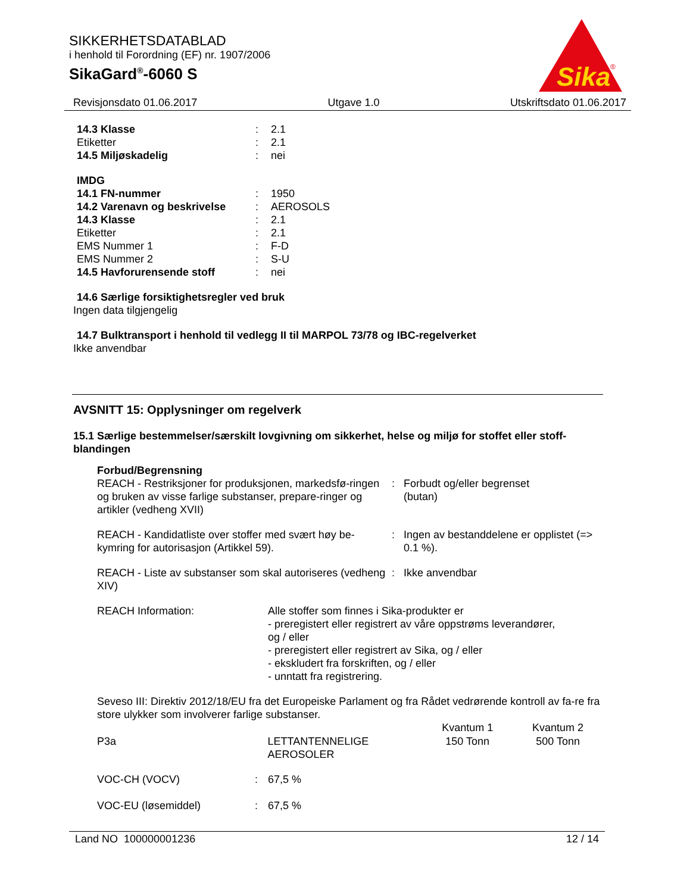SIKKERHETSDATABLAD
i henhold til Forordning (EF) nr. 1907/2006
SikaGard<sup>®</sup>-6060 S
Sika
®
Revisjonsdato 01.06.2017 Utgave 1.0 Utskriftsdato 01.06.2017
| 14.3 Klasse | : | 2.1 |
| Etiketter | : | 2.1 |
| 14.5 Miljøskadelig | : | nei |
| IMDG | | |
| 14.1 FN-nummer | : | 1950 |
| 14.2 Varenavn og beskrivelse | : | AEROSOLS |
| 14.3 Klasse | : | 2.1 |
| Etiketter | : | 2.1 |
| EMS Nummer 1 | : | F-D |
| EMS Nummer 2 | : | S-U |
| 14.5 Havforurensende stoff | : | nei |
14.6 Særlige forsiktighetsregler ved bruk
Ingen data tilgjengelig
14.7 Bulktransport i henhold til vedlegg II til MARPOL 73/78 og IBC-regelverket
Ikke anvendbar
AVSNITT 15: Opplysninger om regelverk
15.1 Særlige bestemmelser/særskilt lovgivning om sikkerhet, helse og miljø for stoffet eller stoff-blandingen
Forbud/Begrensning
| REACH - Restriksjoner for produksjonen, markedsfø-ringen og bruken av visse farlige substanser, prepare-ringer og artikler (vedheng XVII) | : | Forbudt og/eller begrenset (butan) |
| REACH - Kandidatliste over stoffer med svært høy be-kymring for autorisasjon (Artikkel 59). | : | Ingen av bestanddelene er opplistet (=> 0.1 %). |
| REACH - Liste av substanser som skal autoriseres (vedheng XIV) | : | Ikke anvendbar |
| REACH Information: | Alle stoffer som finnes i Sika-produkter er - preregistert eller registrert av våre oppstrøms leverandører, og / eller - preregistert eller registrert av Sika, og / eller - ekskludert fra forskriften, og / eller - unntatt fra registrering. |
Seveso III: Direktiv 2012/18/EU fra det Europeiske Parlament og fra Rådet vedrørende kontroll av fa-re fra store ulykker som involverer farlige substanser.
| | | Kvantum 1 | Kvantum 2 |
| --- | --- | --- | --- |
| P3a | LETTANTENNELIGE AEROSOLER | 150 Tonn | 500 Tonn |
| VOC-CH (VOCV) | : | 67,5 % |
| VOC-EU (løsemiddel) | : | 67,5 % |
Land NO 100000001236 12 / 14